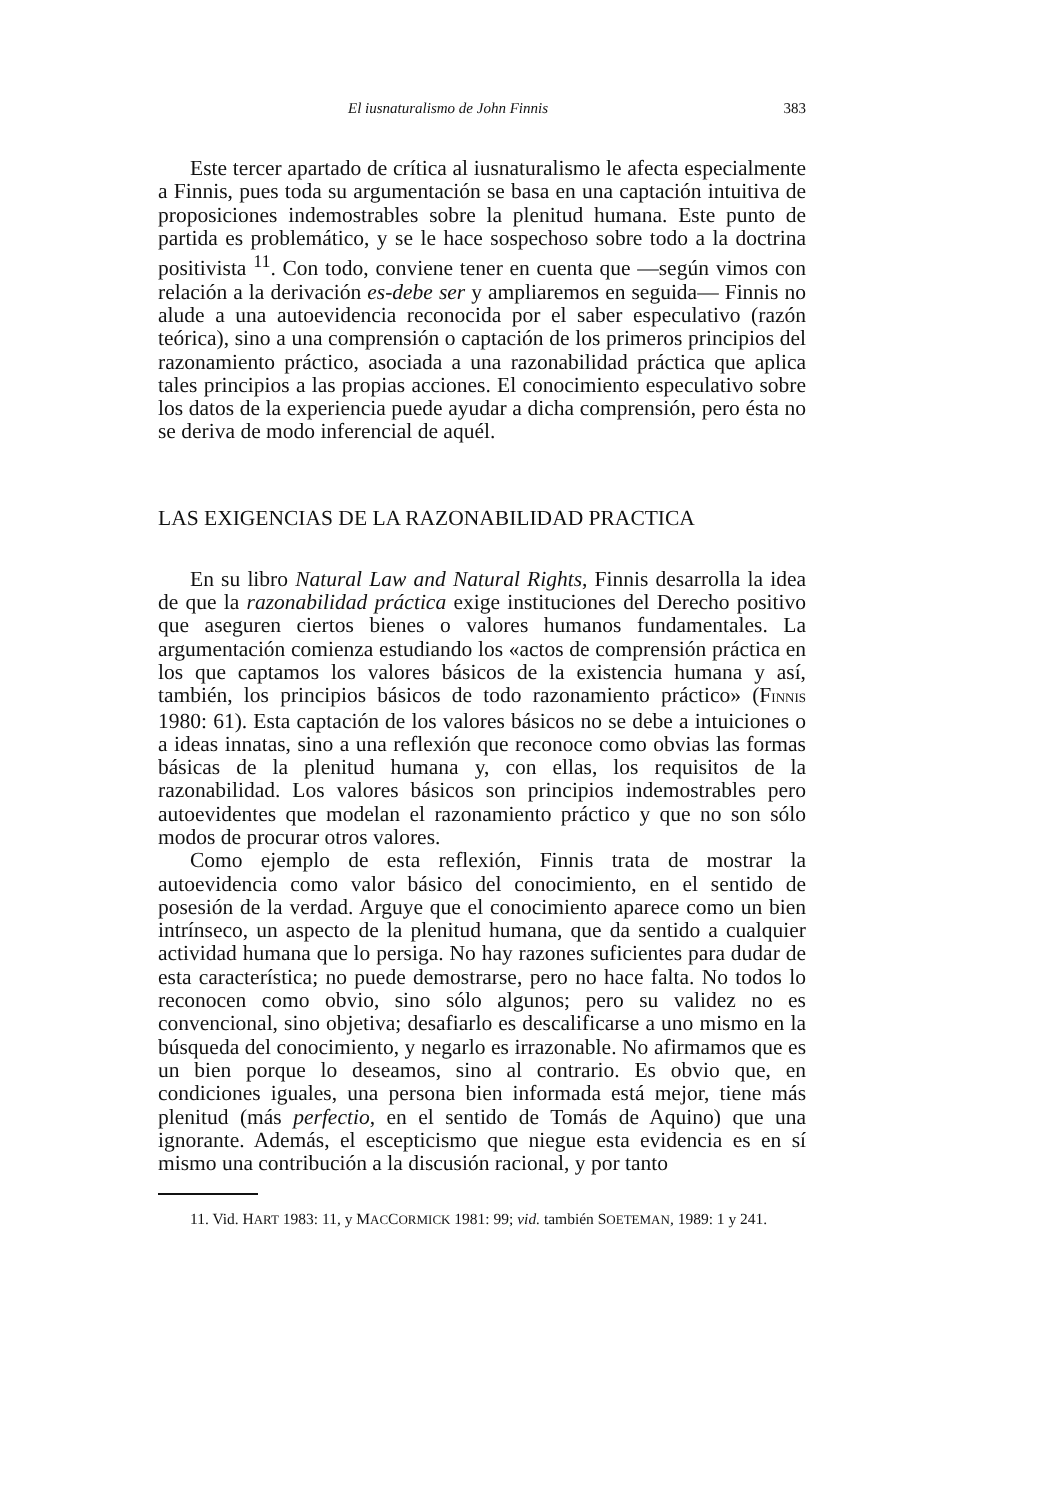El iusnaturalismo de John Finnis 383
Este tercer apartado de crítica al iusnaturalismo le afecta especialmente a Finnis, pues toda su argumentación se basa en una captación intuitiva de proposiciones indemostrables sobre la plenitud humana. Este punto de partida es problemático, y se le hace sospechoso sobre todo a la doctrina positivista <sup>11</sup>. Con todo, conviene tener en cuenta que —según vimos con relación a la derivación es-debe ser y ampliaremos en seguida— Finnis no alude a una autoevidencia reconocida por el saber especulativo (razón teórica), sino a una comprensión o captación de los primeros principios del razonamiento práctico, asociada a una razonabilidad práctica que aplica tales principios a las propias acciones. El conocimiento especulativo sobre los datos de la experiencia puede ayudar a dicha comprensión, pero ésta no se deriva de modo inferencial de aquél.
LAS EXIGENCIAS DE LA RAZONABILIDAD PRACTICA
En su libro Natural Law and Natural Rights, Finnis desarrolla la idea de que la razonabilidad práctica exige instituciones del Derecho positivo que aseguren ciertos bienes o valores humanos fundamentales. La argumentación comienza estudiando los «actos de comprensión práctica en los que captamos los valores básicos de la existencia humana y así, también, los principios básicos de todo razonamiento práctico» (FINNIS 1980: 61). Esta captación de los valores básicos no se debe a intuiciones o a ideas innatas, sino a una reflexión que reconoce como obvias las formas básicas de la plenitud humana y, con ellas, los requisitos de la razonabilidad. Los valores básicos son principios indemostrables pero autoevidentes que modelan el razonamiento práctico y que no son sólo modos de procurar otros valores.
Como ejemplo de esta reflexión, Finnis trata de mostrar la autoevidencia como valor básico del conocimiento, en el sentido de posesión de la verdad. Arguye que el conocimiento aparece como un bien intrínseco, un aspecto de la plenitud humana, que da sentido a cualquier actividad humana que lo persiga. No hay razones suficientes para dudar de esta característica; no puede demostrarse, pero no hace falta. No todos lo reconocen como obvio, sino sólo algunos; pero su validez no es convencional, sino objetiva; desafiarlo es descalificarse a uno mismo en la búsqueda del conocimiento, y negarlo es irrazonable. No afirmamos que es un bien porque lo deseamos, sino al contrario. Es obvio que, en condiciones iguales, una persona bien informada está mejor, tiene más plenitud (más perfectio, en el sentido de Tomás de Aquino) que una ignorante. Además, el escepticismo que niegue esta evidencia es en sí mismo una contribución a la discusión racional, y por tanto
11. Vid. HART 1983: 11, y MACCORMICK 1981: 99; vid. también SOETEMAN, 1989: 1 y 241.